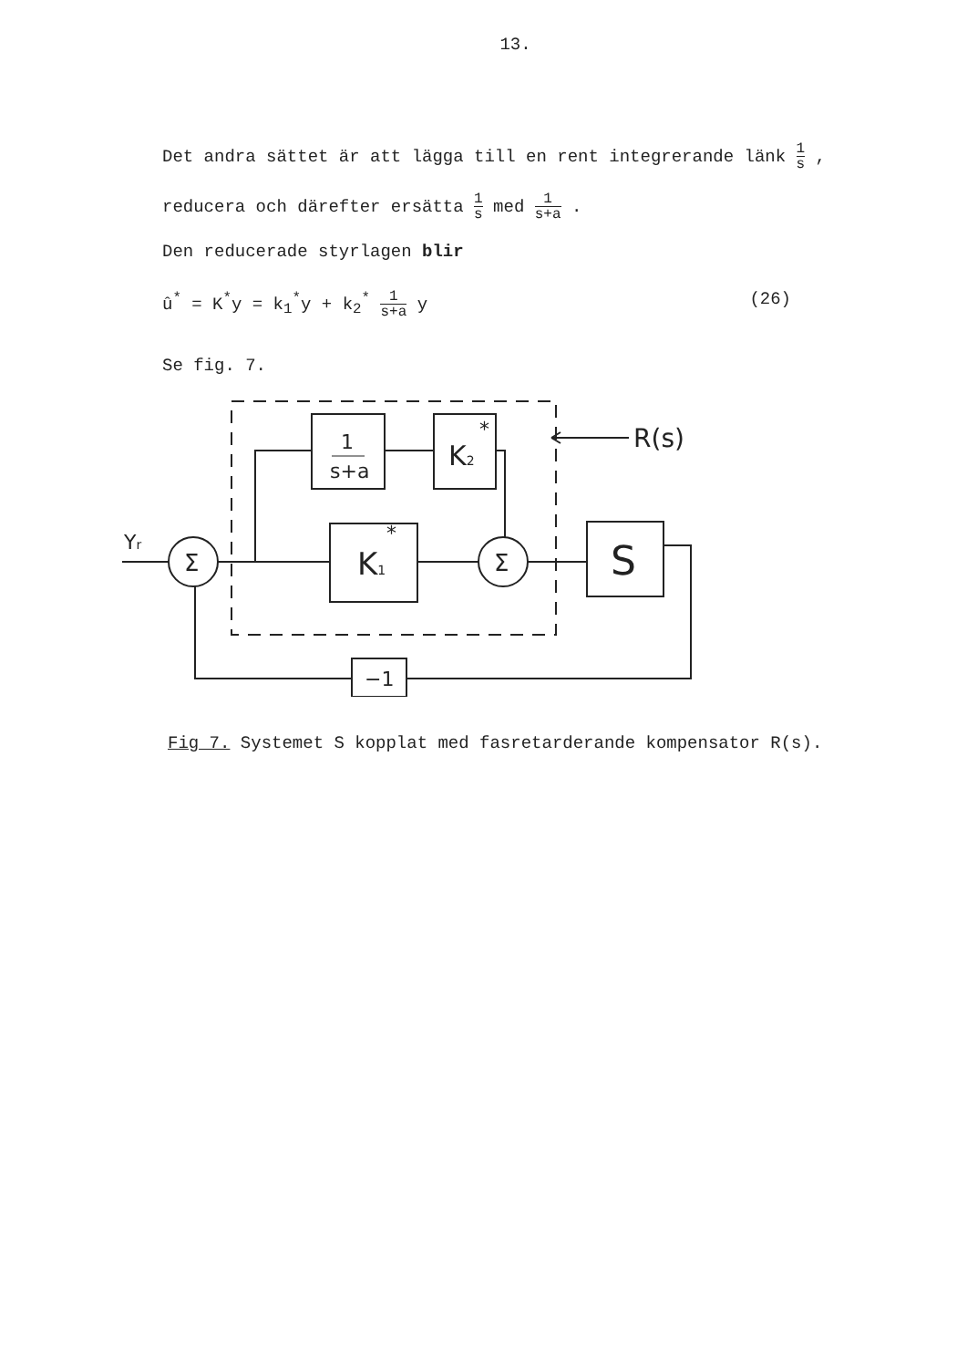13.
Det andra sättet är att lägga till en rent integrerande länk 1 s ,
reducera och därefter ersätta 1 s med 1 s+a .
Den reducerade styrlagen blir
û<sup>*</sup> = K<sup>*</sup>y = k<sub>1</sub><sup>*</sup>y + k<sub>2</sub><sup>*</sup> 1 s+a y (26)
Se fig. 7.
1
s+a
K2
*
K1
*
S
Σ
Σ
−1
R(s)
Yr
Fig 7. Systemet S kopplat med fasretarderande kompensator R(s).